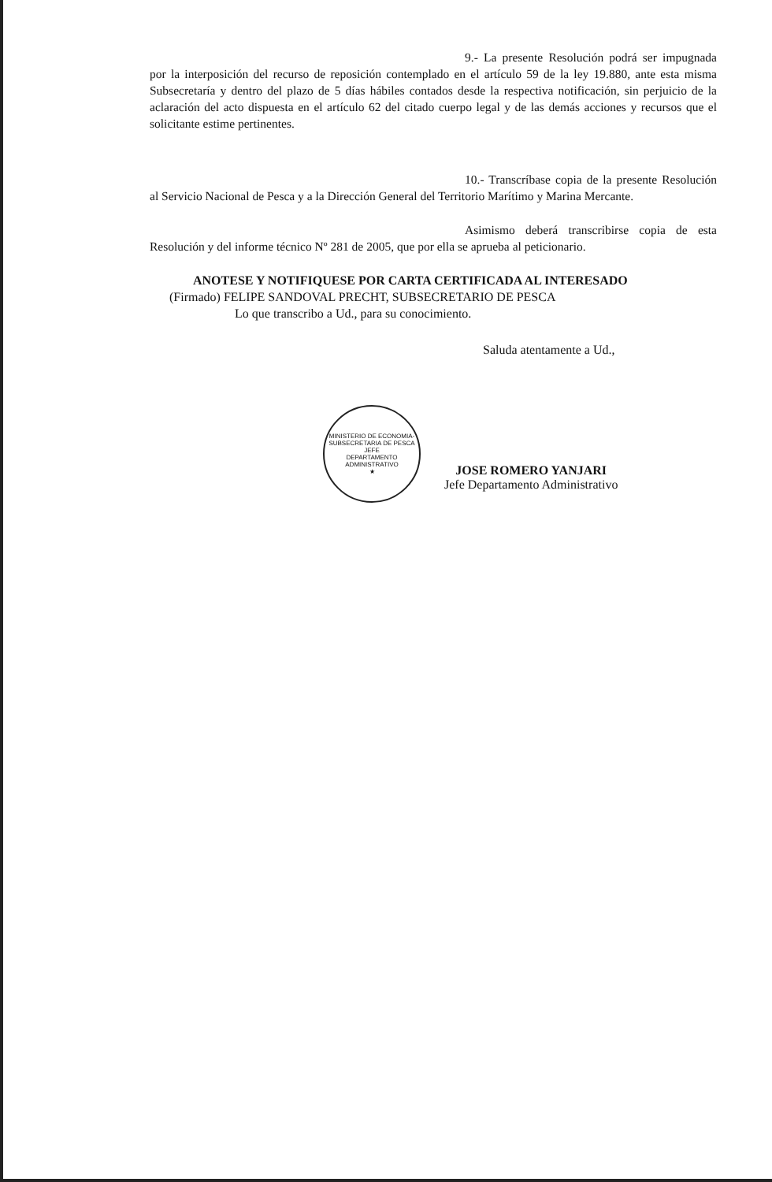9.- La presente Resolución podrá ser impugnada por la interposición del recurso de reposición contemplado en el artículo 59 de la ley 19.880, ante esta misma Subsecretaría y dentro del plazo de 5 días hábiles contados desde la respectiva notificación, sin perjuicio de la aclaración del acto dispuesta en el artículo 62 del citado cuerpo legal y de las demás acciones y recursos que el solicitante estime pertinentes.
10.- Transcríbase copia de la presente Resolución al Servicio Nacional de Pesca y a la Dirección General del Territorio Marítimo y Marina Mercante.
Asimismo deberá transcribirse copia de esta Resolución y del informe técnico Nº 281 de 2005, que por ella se aprueba al peticionario.
ANOTESE Y NOTIFIQUESE POR CARTA CERTIFICADA AL INTERESADO
(Firmado) FELIPE SANDOVAL PRECHT, SUBSECRETARIO DE PESCA
Lo que transcribo a Ud., para su conocimiento.
Saluda atentamente a Ud.,
MINISTERIO DE ECONOMIA-SUBSECRETARIA DE PESCA
JEFE
DEPARTAMENTO
ADMINISTRATIVO
★
JOSE ROMERO YANJARI
Jefe Departamento Administrativo